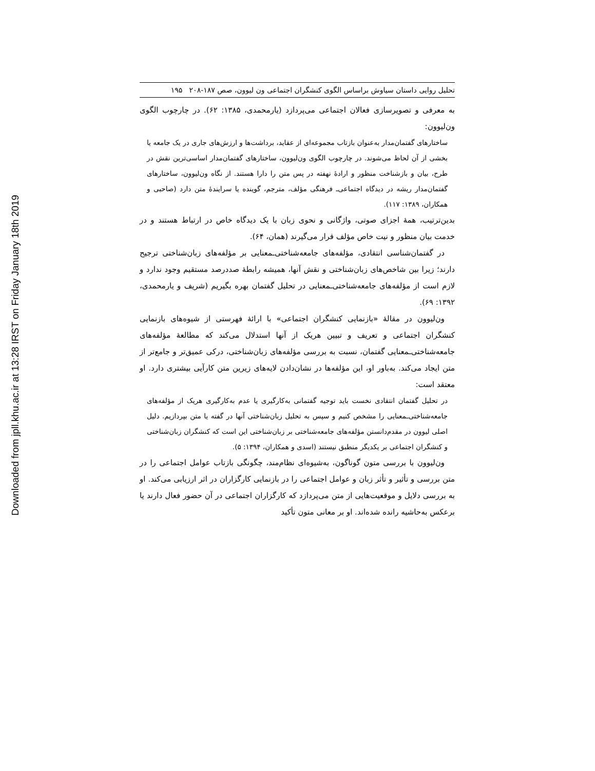Downloaded from jpll.khu.ac.ir at 13:28 IRST on Friday January 18th 2019
تحلیل روایی داستان سیاوش براساس الگوی کنشگران اجتماعی ون لیوون، صص ۱۸۷-۲۰۸ ۱۹۵
به معرفی و تصویرسازی فعالان اجتماعی می‌پردازد (یارمحمدی، ۱۳۸۵: ۶۲). در چارچوب الگوی ون‌لیوون:
ساختارهای گفتمان‌مدار به‌عنوان بازتاب مجموعه‌ای از عقاید، برداشت‌ها و ارزش‌های جاری در یک جامعه یا بخشی از آن لحاظ می‌شوند. در چارچوب الگوی ون‌لیوون، ساختارهای گفتمان‌مدار اساسی‌ترین نقش در طرح، بیان و بازشناخت منظور و ارادهٔ نهفته در پس متن را دارا هستند. از نگاه ون‌لیوون، ساختارهای گفتمان‌مدار ریشه در دیدگاه اجتماعی‌ـ فرهنگی مؤلف، مترجم، گوینده یا سرایندهٔ متن دارد (صاحبی و همکاران، ۱۳۸۹: ۱۱۷).
بدین‌ترتیب، همهٔ اجزای صوتی، واژگانی و نحوی زبان با یک دیدگاه خاص در ارتباط هستند و در خدمت بیان منظور و نیت خاص مؤلف قرار می‌گیرند (همان، ۶۴).
در گفتمان‌شناسی انتقادی، مؤلفه‌های جامعه‌شناختی‌ـمعنایی بر مؤلفه‌های زبان‌شناختی ترجیح دارند؛ زیرا بین شاخص‌های زبان‌شناختی و نقش آنها، همیشه رابطهٔ صددرصد مستقیم وجود ندارد و لازم است از مؤلفه‌های جامعه‌شناختی‌ـمعنایی در تحلیل گفتمان بهره بگیریم (شریف و یارمحمدی، ۱۳۹۲: ۶۹).
ون‌لیوون در مقالهٔ «بازنمایی کنشگران اجتماعی» با ارائهٔ فهرستی از شیوه‌های بازنمایی کنشگران اجتماعی و تعریف و تبیین هریک از آنها استدلال می‌کند که مطالعهٔ مؤلفه‌های جامعه‌شناختی‌ـمعنایی گفتمان، نسبت به بررسی مؤلفه‌های زبان‌شناختی، درکی عمیق‌تر و جامع‌تر از متن ایجاد می‌کند. به‌باور او، این مؤلفه‌ها در نشان‌دادن لایه‌های زیرین متن کارآیی بیشتری دارد. او معتقد است:
در تحلیل گفتمان انتقادی نخست باید توجیه گفتمانی به‌کارگیری یا عدم به‌کارگیری هریک از مؤلفه‌های جامعه‌شناختی‌ـمعنایی را مشخص کنیم و سپس به تحلیل زبان‌شناختی آنها در گفته یا متن بپردازیم. دلیل اصلی لیوون در مقدم‌دانستن مؤلفه‌های جامعه‌شناختی بر زبان‌شناختی این است که کنشگران زبان‌شناختی و کنشگران اجتماعی بر یکدیگر منطبق نیستند (اسدی و همکاران، ۱۳۹۴: ۵).
ون‌لیوون با بررسی متون گوناگون، به‌شیوه‌ای نظام‌مند، چگونگی بازتاب عوامل اجتماعی را در متن بررسی و تأثیر و تأثر زبان و عوامل اجتماعی را در بازنمایی کارگزاران در اثر ارزیابی می‌کند. او به بررسی دلایل و موقعیت‌هایی از متن می‌پردازد که کارگزاران اجتماعی در آن حضور فعال دارند یا برعکس به‌حاشیه رانده شده‌اند. او بر معانی متون تأکید